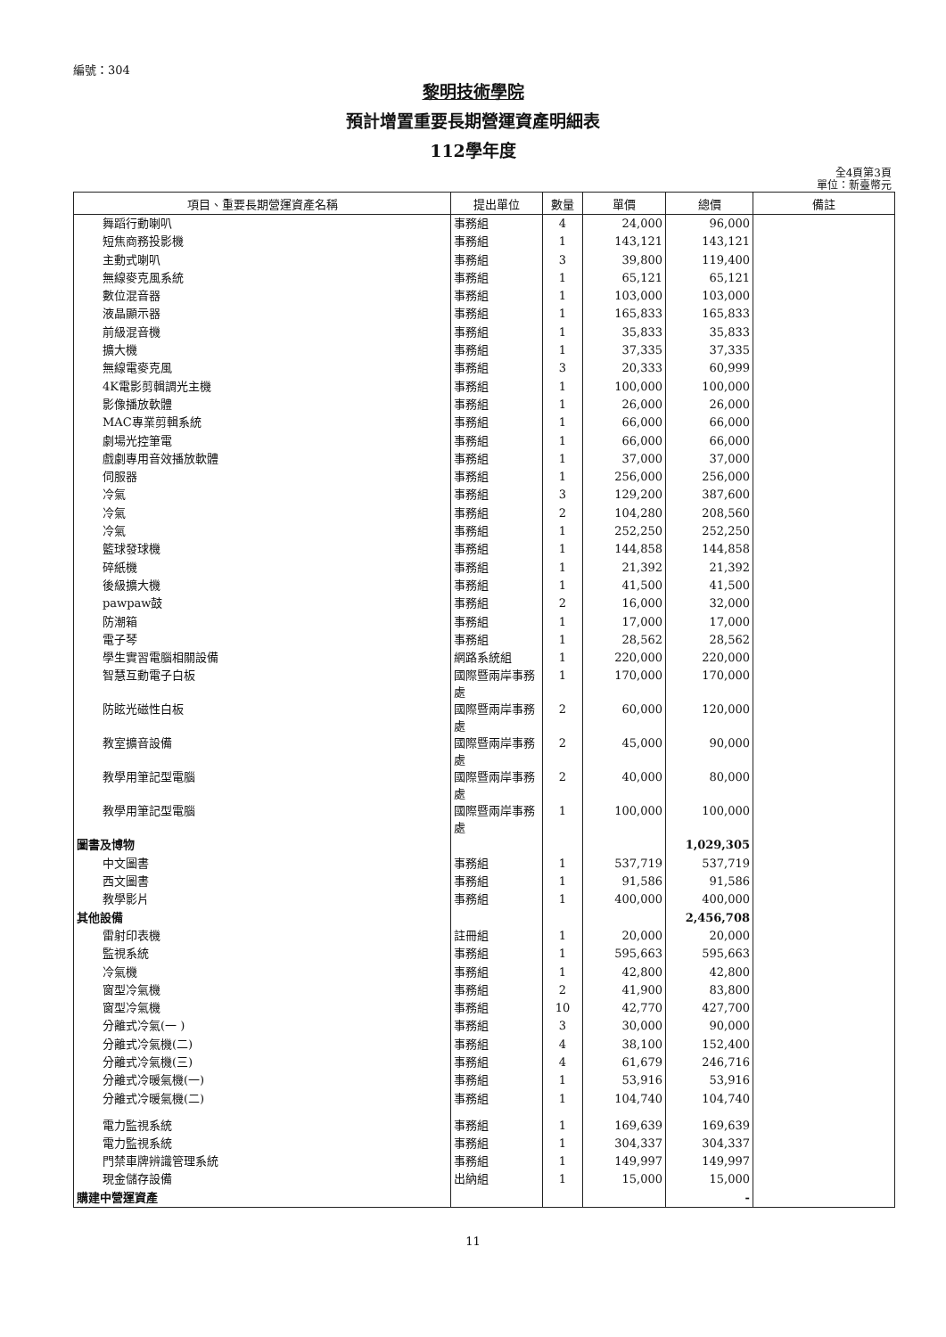編號：304
黎明技術學院
預計增置重要長期營運資產明細表
112學年度
全4頁第3頁
單位：新臺幣元
| 項目、重要長期營運資產名稱 | 提出單位 | 數量 | 單價 | 總價 | 備註 |
| --- | --- | --- | --- | --- | --- |
| 舞蹈行動喇叭 | 事務組 | 4 | 24,000 | 96,000 | |
| 短焦商務投影機 | 事務組 | 1 | 143,121 | 143,121 | |
| 主動式喇叭 | 事務組 | 3 | 39,800 | 119,400 | |
| 無線麥克風系統 | 事務組 | 1 | 65,121 | 65,121 | |
| 數位混音器 | 事務組 | 1 | 103,000 | 103,000 | |
| 液晶顯示器 | 事務組 | 1 | 165,833 | 165,833 | |
| 前級混音機 | 事務組 | 1 | 35,833 | 35,833 | |
| 擴大機 | 事務組 | 1 | 37,335 | 37,335 | |
| 無線電麥克風 | 事務組 | 3 | 20,333 | 60,999 | |
| 4K電影剪輯調光主機 | 事務組 | 1 | 100,000 | 100,000 | |
| 影像播放軟體 | 事務組 | 1 | 26,000 | 26,000 | |
| MAC專業剪輯系統 | 事務組 | 1 | 66,000 | 66,000 | |
| 劇場光控筆電 | 事務組 | 1 | 66,000 | 66,000 | |
| 戲劇專用音效播放軟體 | 事務組 | 1 | 37,000 | 37,000 | |
| 伺服器 | 事務組 | 1 | 256,000 | 256,000 | |
| 冷氣 | 事務組 | 3 | 129,200 | 387,600 | |
| 冷氣 | 事務組 | 2 | 104,280 | 208,560 | |
| 冷氣 | 事務組 | 1 | 252,250 | 252,250 | |
| 籃球發球機 | 事務組 | 1 | 144,858 | 144,858 | |
| 碎紙機 | 事務組 | 1 | 21,392 | 21,392 | |
| 後級擴大機 | 事務組 | 1 | 41,500 | 41,500 | |
| pawpaw鼓 | 事務組 | 2 | 16,000 | 32,000 | |
| 防潮箱 | 事務組 | 1 | 17,000 | 17,000 | |
| 電子琴 | 事務組 | 1 | 28,562 | 28,562 | |
| 學生實習電腦相關設備 | 網路系統組 | 1 | 220,000 | 220,000 | |
| 智慧互動電子白板 | 國際暨兩岸事務處 | 1 | 170,000 | 170,000 | |
| 防眩光磁性白板 | 國際暨兩岸事務處 | 2 | 60,000 | 120,000 | |
| 教室擴音設備 | 國際暨兩岸事務處 | 2 | 45,000 | 90,000 | |
| 教學用筆記型電腦 | 國際暨兩岸事務處 | 2 | 40,000 | 80,000 | |
| 教學用筆記型電腦 | 國際暨兩岸事務處 | 1 | 100,000 | 100,000 | |
| 圖書及博物 | | | | 1,029,305 | |
| 中文圖書 | 事務組 | 1 | 537,719 | 537,719 | |
| 西文圖書 | 事務組 | 1 | 91,586 | 91,586 | |
| 教學影片 | 事務組 | 1 | 400,000 | 400,000 | |
| 其他設備 | | | | 2,456,708 | |
| 雷射印表機 | 註冊組 | 1 | 20,000 | 20,000 | |
| 監視系統 | 事務組 | 1 | 595,663 | 595,663 | |
| 冷氣機 | 事務組 | 1 | 42,800 | 42,800 | |
| 窗型冷氣機 | 事務組 | 2 | 41,900 | 83,800 | |
| 窗型冷氣機 | 事務組 | 10 | 42,770 | 427,700 | |
| 分離式冷氣(一 ) | 事務組 | 3 | 30,000 | 90,000 | |
| 分離式冷氣機(二) | 事務組 | 4 | 38,100 | 152,400 | |
| 分離式冷氣機(三) | 事務組 | 4 | 61,679 | 246,716 | |
| 分離式冷暖氣機(一) | 事務組 | 1 | 53,916 | 53,916 | |
| 分離式冷暖氣機(二) | 事務組 | 1 | 104,740 | 104,740 | |
| 電力監視系統 | 事務組 | 1 | 169,639 | 169,639 | |
| 電力監視系統 | 事務組 | 1 | 304,337 | 304,337 | |
| 門禁車牌辨識管理系統 | 事務組 | 1 | 149,997 | 149,997 | |
| 現金儲存設備 | 出納組 | 1 | 15,000 | 15,000 | |
| 購建中營運資產 | | | | - | |
11